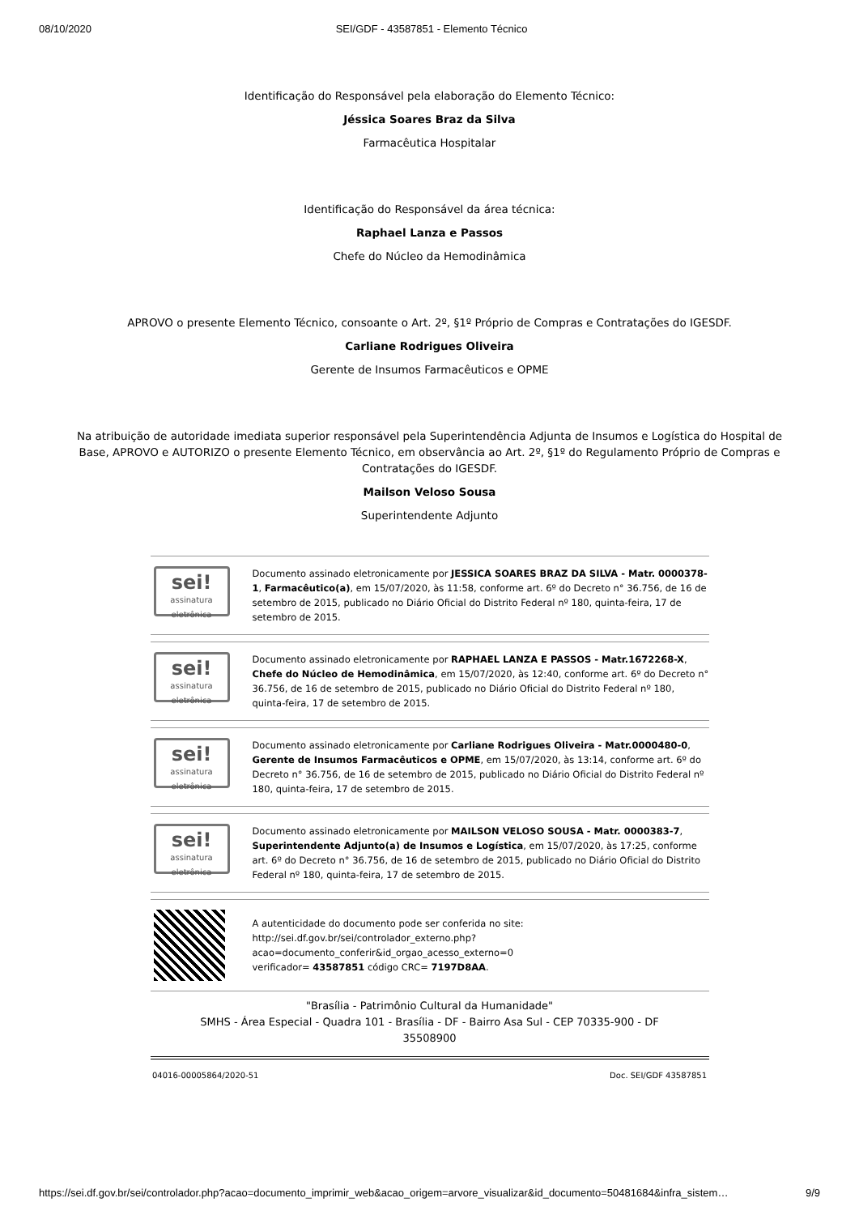08/10/2020 SEI/GDF - 43587851 - Elemento Técnico
Identificação do Responsável pela elaboração do Elemento Técnico:
Jéssica Soares Braz da Silva
Farmacêutica Hospitalar
Identificação do Responsável da área técnica:
Raphael Lanza e Passos
Chefe do Núcleo da Hemodinâmica
APROVO o presente Elemento Técnico, consoante o Art. 2º, §1º Próprio de Compras e Contratações do IGESDF.
Carliane Rodrigues Oliveira
Gerente de Insumos Farmacêuticos e OPME
Na atribuição de autoridade imediata superior responsável pela Superintendência Adjunta de Insumos e Logística do Hospital de Base, APROVO e AUTORIZO o presente Elemento Técnico, em observância ao Art. 2º, §1º do Regulamento Próprio de Compras e Contratações do IGESDF.
Mailson Veloso Sousa
Superintendente Adjunto
sei!
assinatura eletrônica
Documento assinado eletronicamente por JESSICA SOARES BRAZ DA SILVA - Matr. 0000378-1, Farmacêutico(a), em 15/07/2020, às 11:58, conforme art. 6º do Decreto n° 36.756, de 16 de setembro de 2015, publicado no Diário Oficial do Distrito Federal nº 180, quinta-feira, 17 de setembro de 2015.
sei!
assinatura eletrônica
Documento assinado eletronicamente por RAPHAEL LANZA E PASSOS - Matr.1672268-X, Chefe do Núcleo de Hemodinâmica, em 15/07/2020, às 12:40, conforme art. 6º do Decreto n° 36.756, de 16 de setembro de 2015, publicado no Diário Oficial do Distrito Federal nº 180, quinta-feira, 17 de setembro de 2015.
sei!
assinatura eletrônica
Documento assinado eletronicamente por Carliane Rodrigues Oliveira - Matr.0000480-0, Gerente de Insumos Farmacêuticos e OPME, em 15/07/2020, às 13:14, conforme art. 6º do Decreto n° 36.756, de 16 de setembro de 2015, publicado no Diário Oficial do Distrito Federal nº 180, quinta-feira, 17 de setembro de 2015.
sei!
assinatura eletrônica
Documento assinado eletronicamente por MAILSON VELOSO SOUSA - Matr. 0000383-7, Superintendente Adjunto(a) de Insumos e Logística, em 15/07/2020, às 17:25, conforme art. 6º do Decreto n° 36.756, de 16 de setembro de 2015, publicado no Diário Oficial do Distrito Federal nº 180, quinta-feira, 17 de setembro de 2015.
A autenticidade do documento pode ser conferida no site:
http://sei.df.gov.br/sei/controlador_externo.php?
acao=documento_conferir&id_orgao_acesso_externo=0
verificador= 43587851 código CRC= 7197D8AA.
"Brasília - Patrimônio Cultural da Humanidade"
SMHS - Área Especial - Quadra 101 - Brasília - DF - Bairro Asa Sul - CEP 70335-900 - DF
35508900
04016-00005864/2020-51 Doc. SEI/GDF 43587851
https://sei.df.gov.br/sei/controlador.php?acao=documento_imprimir_web&acao_origem=arvore_visualizar&id_documento=50481684&infra_sistem… 9/9